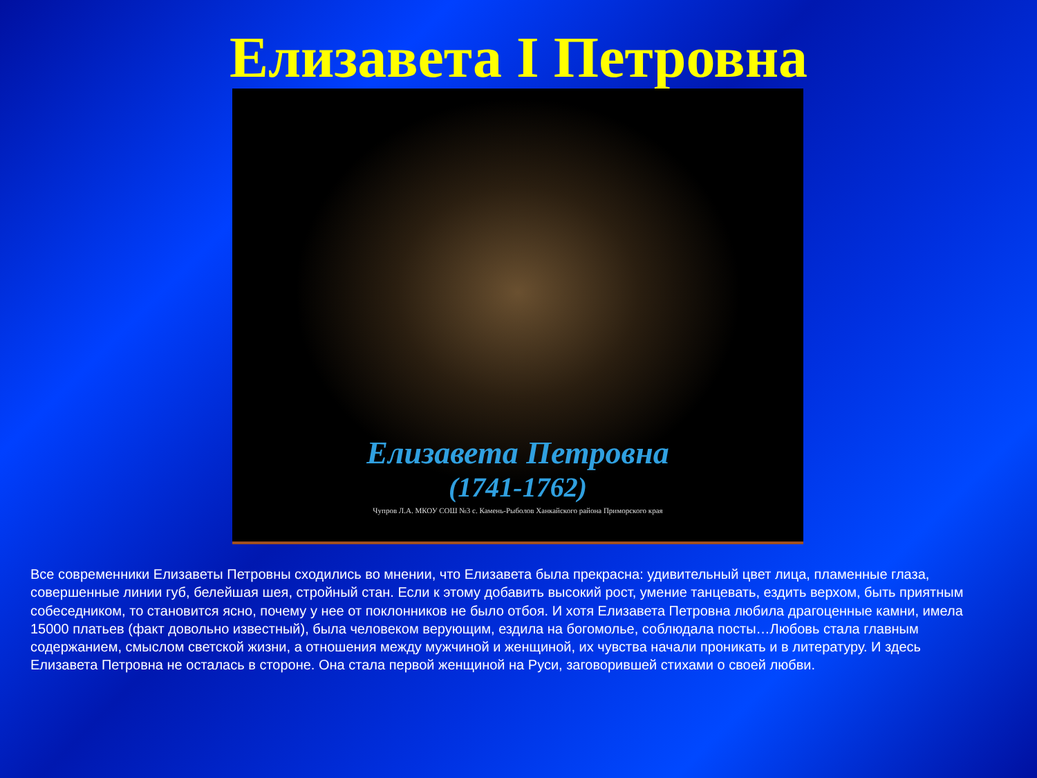Елизавета I Петровна
Елизавета Петровна
(1741-1762)
Чупров Л.А. МКОУ СОШ №3 с. Камень-Рыболов Ханкайского района Приморского края
Все современники Елизаветы Петровны сходились во мнении, что Елизавета была прекрасна: удивительный цвет лица, пламенные глаза, совершенные линии губ, белейшая шея, стройный стан. Если к этому добавить высокий рост, умение танцевать, ездить верхом, быть приятным собеседником, то становится ясно, почему у нее от поклонников не было отбоя. И хотя Елизавета Петровна любила драгоценные камни, имела 15000 платьев (факт довольно известный), была человеком верующим, ездила на богомолье, соблюдала посты…Любовь стала главным содержанием, смыслом светской жизни, а отношения между мужчиной и женщиной, их чувства начали проникать и в литературу. И здесь Елизавета Петровна не осталась в стороне. Она стала первой женщиной на Руси, заговорившей стихами о своей любви.